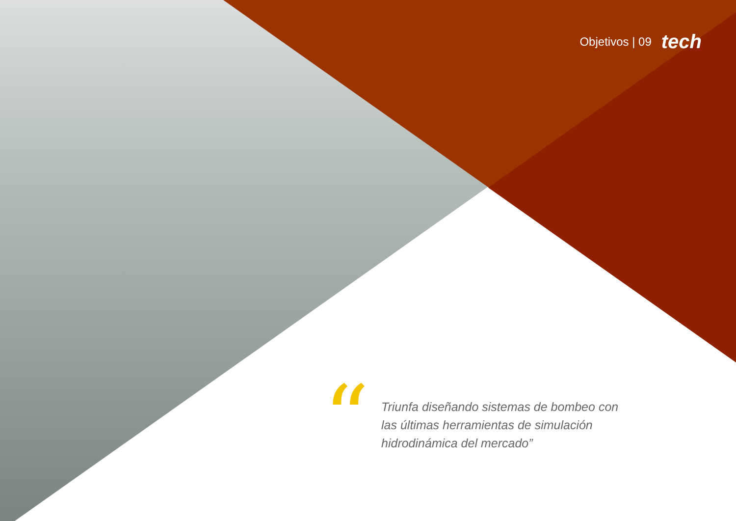Objetivos | 09 tech
“
Triunfa diseñando sistemas de bombeo con las últimas herramientas de simulación hidrodinámica del mercado”